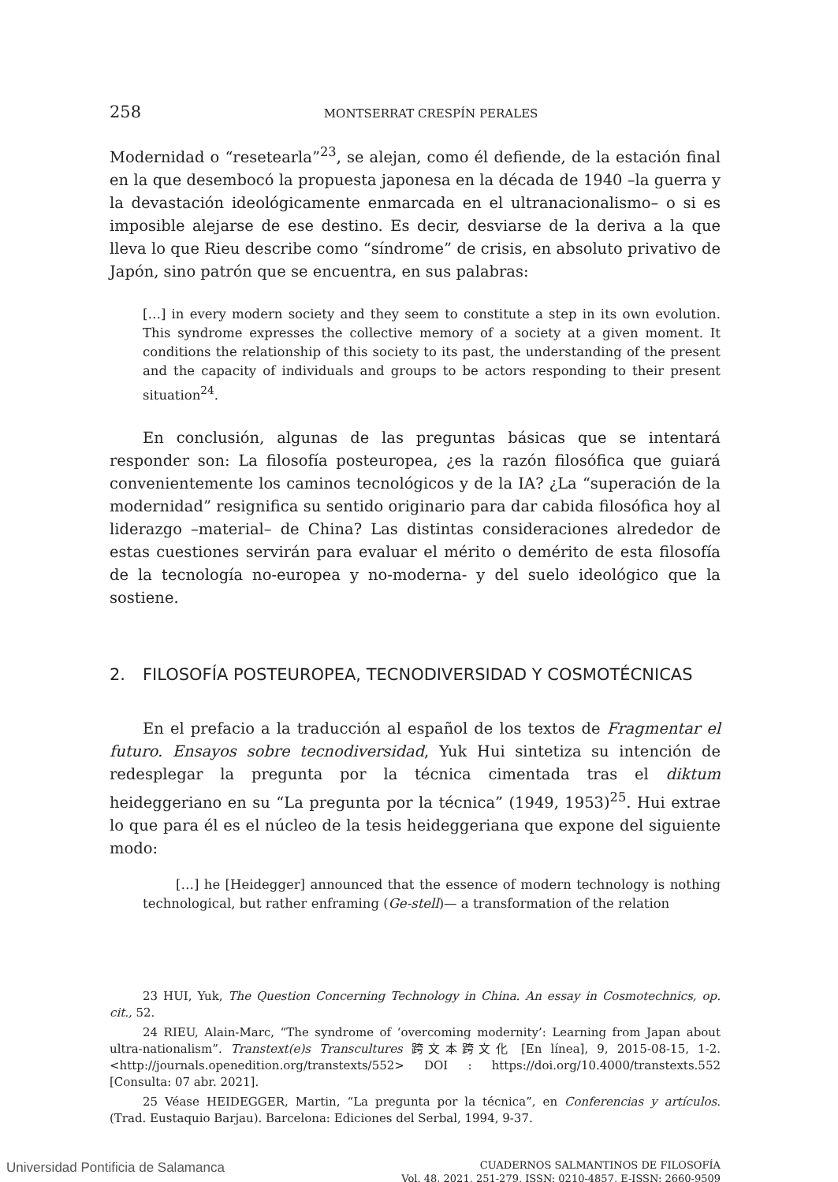258 MONTSERRAT CRESPÍN PERALES
Modernidad o “resetearla”<sup>23</sup>, se alejan, como él defiende, de la estación final en la que desembocó la propuesta japonesa en la década de 1940 –la guerra y la devastación ideológicamente enmarcada en el ultranacionalismo– o si es imposible alejarse de ese destino. Es decir, desviarse de la deriva a la que lleva lo que Rieu describe como “síndrome” de crisis, en absoluto privativo de Japón, sino patrón que se encuentra, en sus palabras:
[…] in every modern society and they seem to constitute a step in its own evolution. This syndrome expresses the collective memory of a society at a given moment. It conditions the relationship of this society to its past, the understanding of the present and the capacity of individuals and groups to be actors responding to their present situation<sup>24</sup>.
En conclusión, algunas de las preguntas básicas que se intentará responder son: La filosofía posteuropea, ¿es la razón filosófica que guiará convenientemente los caminos tecnológicos y de la IA? ¿La “superación de la modernidad” resignifica su sentido originario para dar cabida filosófica hoy al liderazgo –material– de China? Las distintas consideraciones alrededor de estas cuestiones servirán para evaluar el mérito o demérito de esta filosofía de la tecnología no-europea y no-moderna- y del suelo ideológico que la sostiene.
2. FILOSOFÍA POSTEUROPEA, TECNODIVERSIDAD Y COSMOTÉCNICAS
En el prefacio a la traducción al español de los textos de Fragmentar el futuro. Ensayos sobre tecnodiversidad, Yuk Hui sintetiza su intención de redesplegar la pregunta por la técnica cimentada tras el diktum heideggeriano en su “La pregunta por la técnica” (1949, 1953)<sup>25</sup>. Hui extrae lo que para él es el núcleo de la tesis heideggeriana que expone del siguiente modo:
[…] he [Heidegger] announced that the essence of modern technology is nothing technological, but rather enframing (Ge-stell)— a transformation of the relation
23 HUI, Yuk, The Question Concerning Technology in China. An essay in Cosmotechnics, op. cit., 52.
24 RIEU, Alain-Marc, “The syndrome of ‘overcoming modernity’: Learning from Japan about ultra-nationalism”. Transtext(e)s Transcultures 跨文本跨文化 [En línea], 9, 2015-08-15, 1-2. <http://journals.openedition.org/transtexts/552> DOI : https://doi.org/10.4000/transtexts.552 [Consulta: 07 abr. 2021].
25 Véase HEIDEGGER, Martin, “La pregunta por la técnica”, en Conferencias y artículos. (Trad. Eustaquio Barjau). Barcelona: Ediciones del Serbal, 1994, 9-37.
CUADERNOS SALMANTINOS DE FILOSOFÍA
Vol. 48, 2021, 251-279, ISSN: 0210-4857, E-ISSN: 2660-9509
Universidad Pontificia de Salamanca